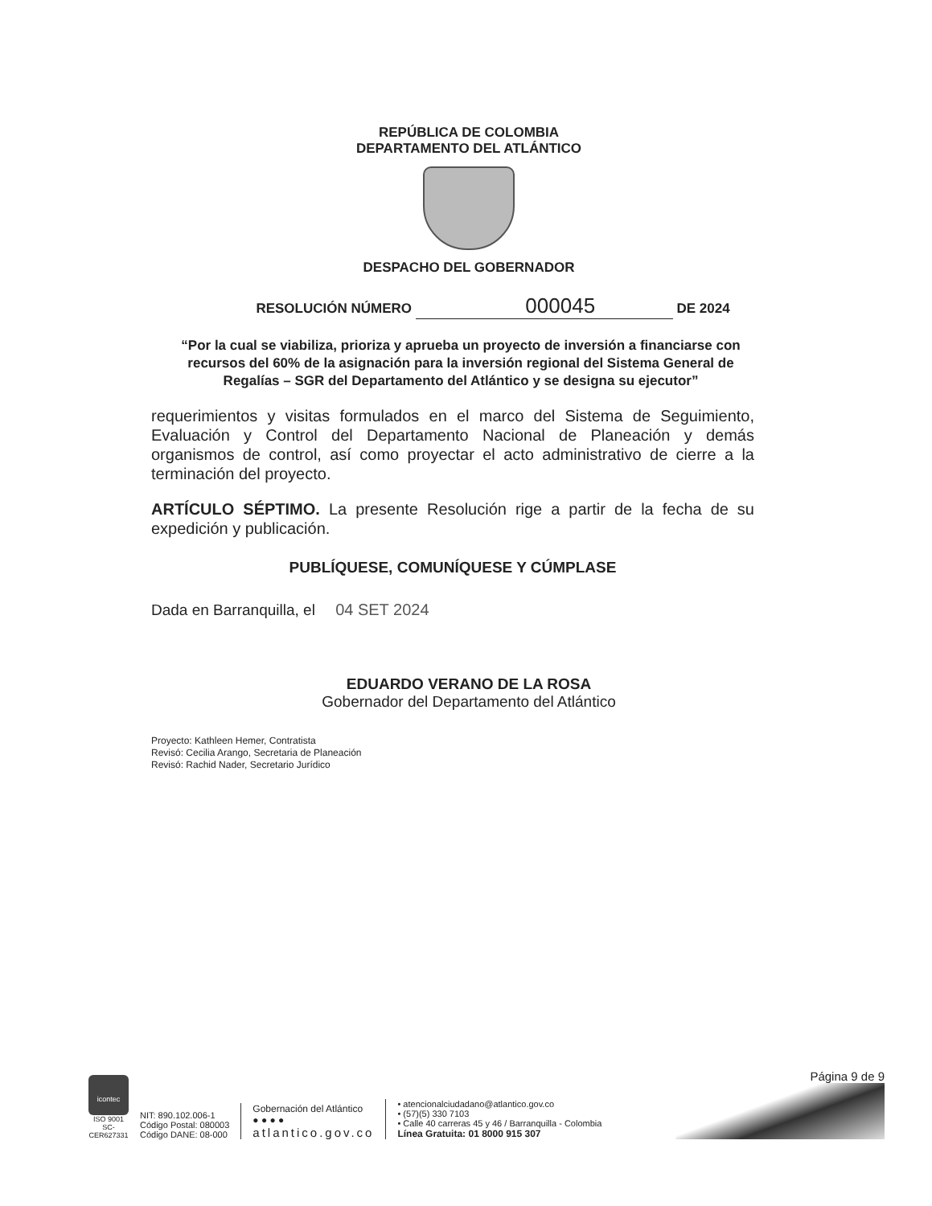REPÚBLICA DE COLOMBIA
DEPARTAMENTO DEL ATLÁNTICO
DESPACHO DEL GOBERNADOR
RESOLUCIÓN NÚMERO 000045 DE 2024
“Por la cual se viabiliza, prioriza y aprueba un proyecto de inversión a financiarse con recursos del 60% de la asignación para la inversión regional del Sistema General de Regalías – SGR del Departamento del Atlántico y se designa su ejecutor”
requerimientos y visitas formulados en el marco del Sistema de Seguimiento, Evaluación y Control del Departamento Nacional de Planeación y demás organismos de control, así como proyectar el acto administrativo de cierre a la terminación del proyecto.
ARTÍCULO SÉPTIMO. La presente Resolución rige a partir de la fecha de su expedición y publicación.
PUBLÍQUESE, COMUNÍQUESE Y CÚMPLASE
Dada en Barranquilla, el 04 SET 2024
EDUARDO VERANO DE LA ROSA
Gobernador del Departamento del Atlántico
Proyecto: Kathleen Hemer, Contratista
Revisó: Cecilia Arango, Secretaria de Planeación
Revisó: Rachid Nader, Secretario Jurídico
icontec
ISO 9001
SC-CER627331
NIT: 890.102.006-1
Código Postal: 080003
Código DANE: 08-000
Gobernación del Atlántico
● ● ● ●
atlantico.gov.co
• atencionalciudadano@atlantico.gov.co
• (57)(5) 330 7103
• Calle 40 carreras 45 y 46 / Barranquilla - Colombia
Línea Gratuita: 01 8000 915 307
Página 9 de 9